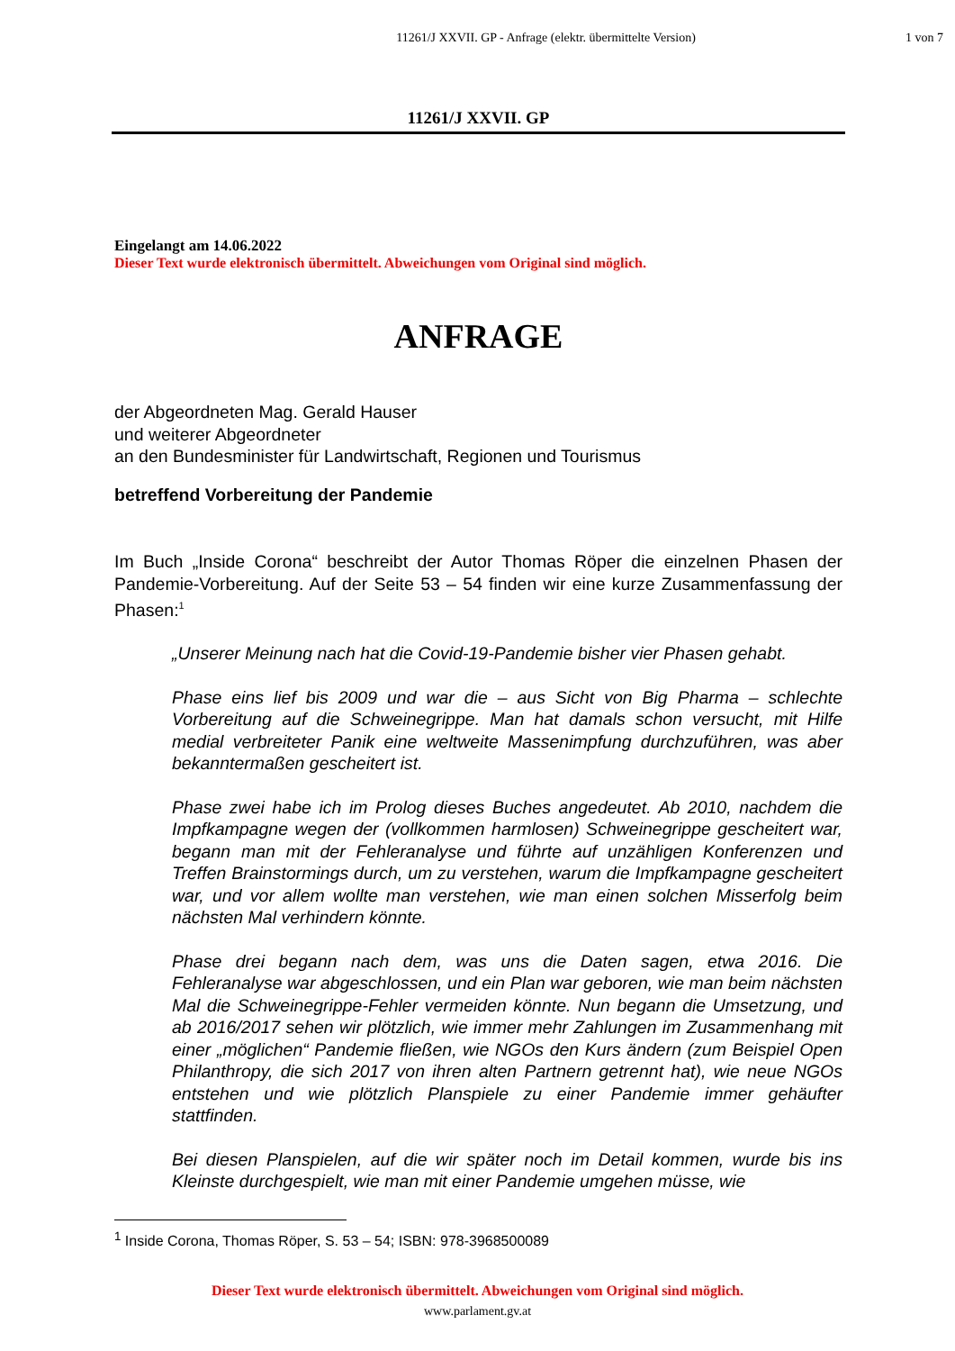11261/J XXVII. GP - Anfrage (elektr. übermittelte Version) 1 von 7
11261/J XXVII. GP
Eingelangt am 14.06.2022
Dieser Text wurde elektronisch übermittelt. Abweichungen vom Original sind möglich.
ANFRAGE
der Abgeordneten Mag. Gerald Hauser
und weiterer Abgeordneter
an den Bundesminister für Landwirtschaft, Regionen und Tourismus
betreffend Vorbereitung der Pandemie
Im Buch „Inside Corona“ beschreibt der Autor Thomas Röper die einzelnen Phasen der Pandemie-Vorbereitung. Auf der Seite 53 – 54 finden wir eine kurze Zusammenfassung der Phasen:<sup>1</sup>
„Unserer Meinung nach hat die Covid-19-Pandemie bisher vier Phasen gehabt.
Phase eins lief bis 2009 und war die – aus Sicht von Big Pharma – schlechte Vorbereitung auf die Schweinegrippe. Man hat damals schon versucht, mit Hilfe medial verbreiteter Panik eine weltweite Massenimpfung durchzuführen, was aber bekanntermaßen gescheitert ist.
Phase zwei habe ich im Prolog dieses Buches angedeutet. Ab 2010, nachdem die Impfkampagne wegen der (vollkommen harmlosen) Schweinegrippe gescheitert war, begann man mit der Fehleranalyse und führte auf unzähligen Konferenzen und Treffen Brainstormings durch, um zu verstehen, warum die Impfkampagne gescheitert war, und vor allem wollte man verstehen, wie man einen solchen Misserfolg beim nächsten Mal verhindern könnte.
Phase drei begann nach dem, was uns die Daten sagen, etwa 2016. Die Fehleranalyse war abgeschlossen, und ein Plan war geboren, wie man beim nächsten Mal die Schweinegrippe-Fehler vermeiden könnte. Nun begann die Umsetzung, und ab 2016/2017 sehen wir plötzlich, wie immer mehr Zahlungen im Zusammenhang mit einer „möglichen“ Pandemie fließen, wie NGOs den Kurs ändern (zum Beispiel Open Philanthropy, die sich 2017 von ihren alten Partnern getrennt hat), wie neue NGOs entstehen und wie plötzlich Planspiele zu einer Pandemie immer gehäufter stattfinden.
Bei diesen Planspielen, auf die wir später noch im Detail kommen, wurde bis ins Kleinste durchgespielt, wie man mit einer Pandemie umgehen müsse, wie
<sup>1</sup> Inside Corona, Thomas Röper, S. 53 – 54; ISBN: 978-3968500089
Dieser Text wurde elektronisch übermittelt. Abweichungen vom Original sind möglich.
www.parlament.gv.at